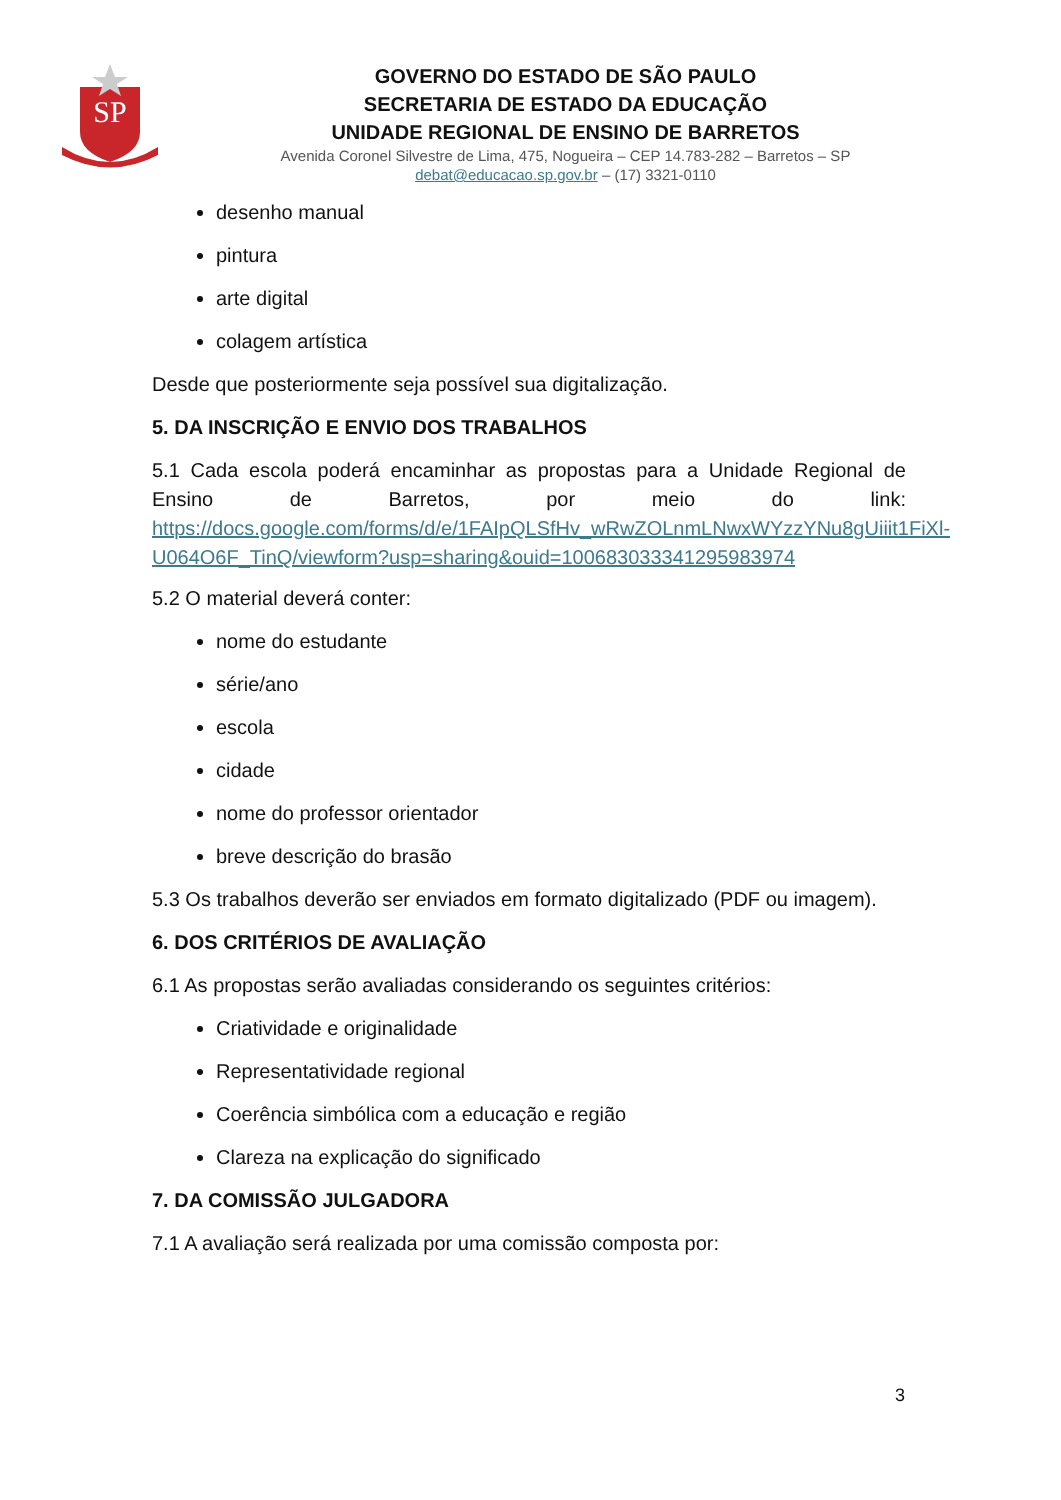SP
GOVERNO DO ESTADO DE SÃO PAULO
SECRETARIA DE ESTADO DA EDUCAÇÃO
UNIDADE REGIONAL DE ENSINO DE BARRETOS
Avenida Coronel Silvestre de Lima, 475, Nogueira – CEP 14.783-282 – Barretos – SP
debat@educacao.sp.gov.br – (17) 3321-0110
desenho manual
pintura
arte digital
colagem artística
Desde que posteriormente seja possível sua digitalização.
5. DA INSCRIÇÃO E ENVIO DOS TRABALHOS
5.1 Cada escola poderá encaminhar as propostas para a Unidade Regional de Ensino de Barretos, por meio do link: https://docs.google.com/forms/d/e/1FAIpQLSfHv_wRwZOLnmLNwxWYzzYNu8gUiiit1FiXl-U064O6F_TinQ/viewform?usp=sharing&ouid=100683033341295983974
5.2 O material deverá conter:
nome do estudante
série/ano
escola
cidade
nome do professor orientador
breve descrição do brasão
5.3 Os trabalhos deverão ser enviados em formato digitalizado (PDF ou imagem).
6. DOS CRITÉRIOS DE AVALIAÇÃO
6.1 As propostas serão avaliadas considerando os seguintes critérios:
Criatividade e originalidade
Representatividade regional
Coerência simbólica com a educação e região
Clareza na explicação do significado
7. DA COMISSÃO JULGADORA
7.1 A avaliação será realizada por uma comissão composta por:
3